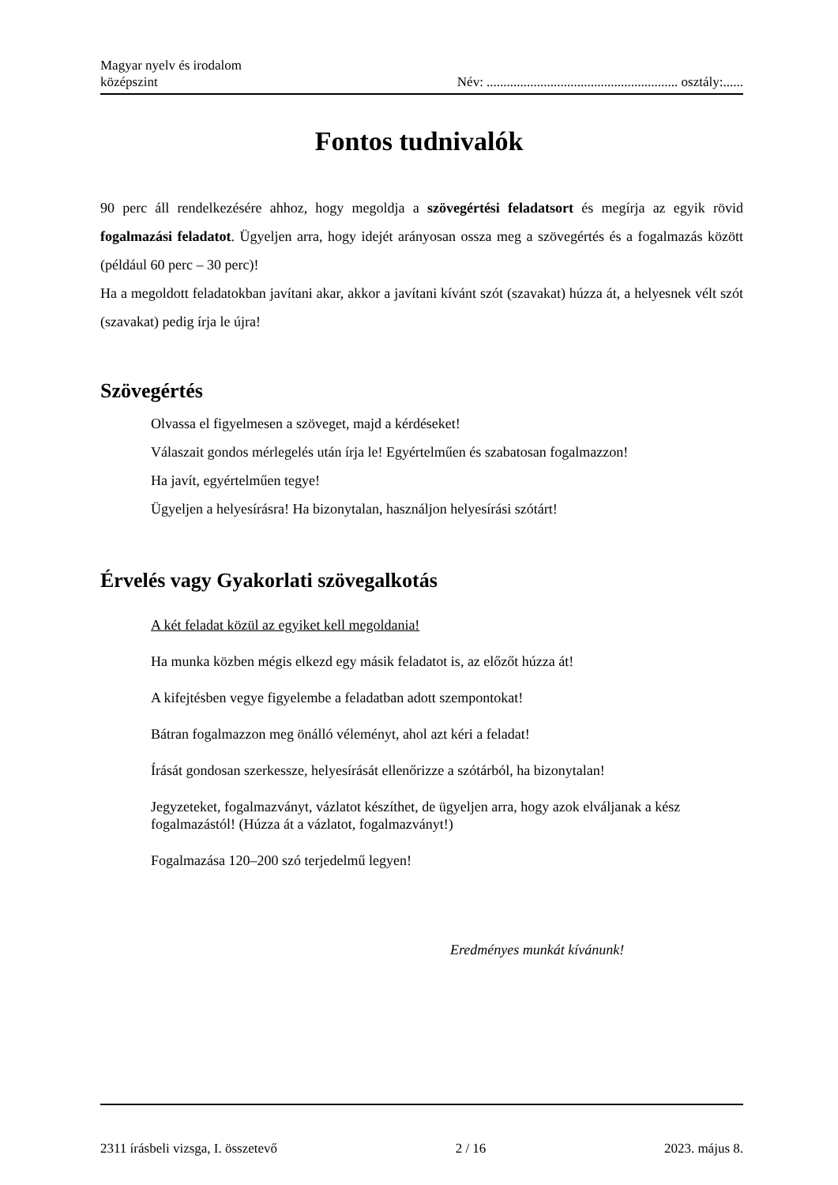Magyar nyelv és irodalom
középszint
Név: ......................................................... osztály:......
Fontos tudnivalók
90 perc áll rendelkezésére ahhoz, hogy megoldja a szövegértési feladatsort és megírja az egyik rövid fogalmazási feladatot. Ügyeljen arra, hogy idejét arányosan ossza meg a szövegértés és a fogalmazás között (például 60 perc – 30 perc)!
Ha a megoldott feladatokban javítani akar, akkor a javítani kívánt szót (szavakat) húzza át, a helyesnek vélt szót (szavakat) pedig írja le újra!
Szövegértés
Olvassa el figyelmesen a szöveget, majd a kérdéseket!
Válaszait gondos mérlegelés után írja le! Egyértelműen és szabatosan fogalmazzon!
Ha javít, egyértelműen tegye!
Ügyeljen a helyesírásra! Ha bizonytalan, használjon helyesírási szótárt!
Érvelés vagy Gyakorlati szövegalkotás
A két feladat közül az egyiket kell megoldania!
Ha munka közben mégis elkezd egy másik feladatot is, az előzőt húzza át!
A kifejtésben vegye figyelembe a feladatban adott szempontokat!
Bátran fogalmazzon meg önálló véleményt, ahol azt kéri a feladat!
Írását gondosan szerkessze, helyesírását ellenőrizze a szótárból, ha bizonytalan!
Jegyzeteket, fogalmazványt, vázlatot készíthet, de ügyeljen arra, hogy azok elváljanak a kész fogalmazástól! (Húzza át a vázlatot, fogalmazványt!)
Fogalmazása 120–200 szó terjedelmű legyen!
Eredményes munkát kívánunk!
2311 írásbeli vizsga, I. összetevő 2 / 16 2023. május 8.